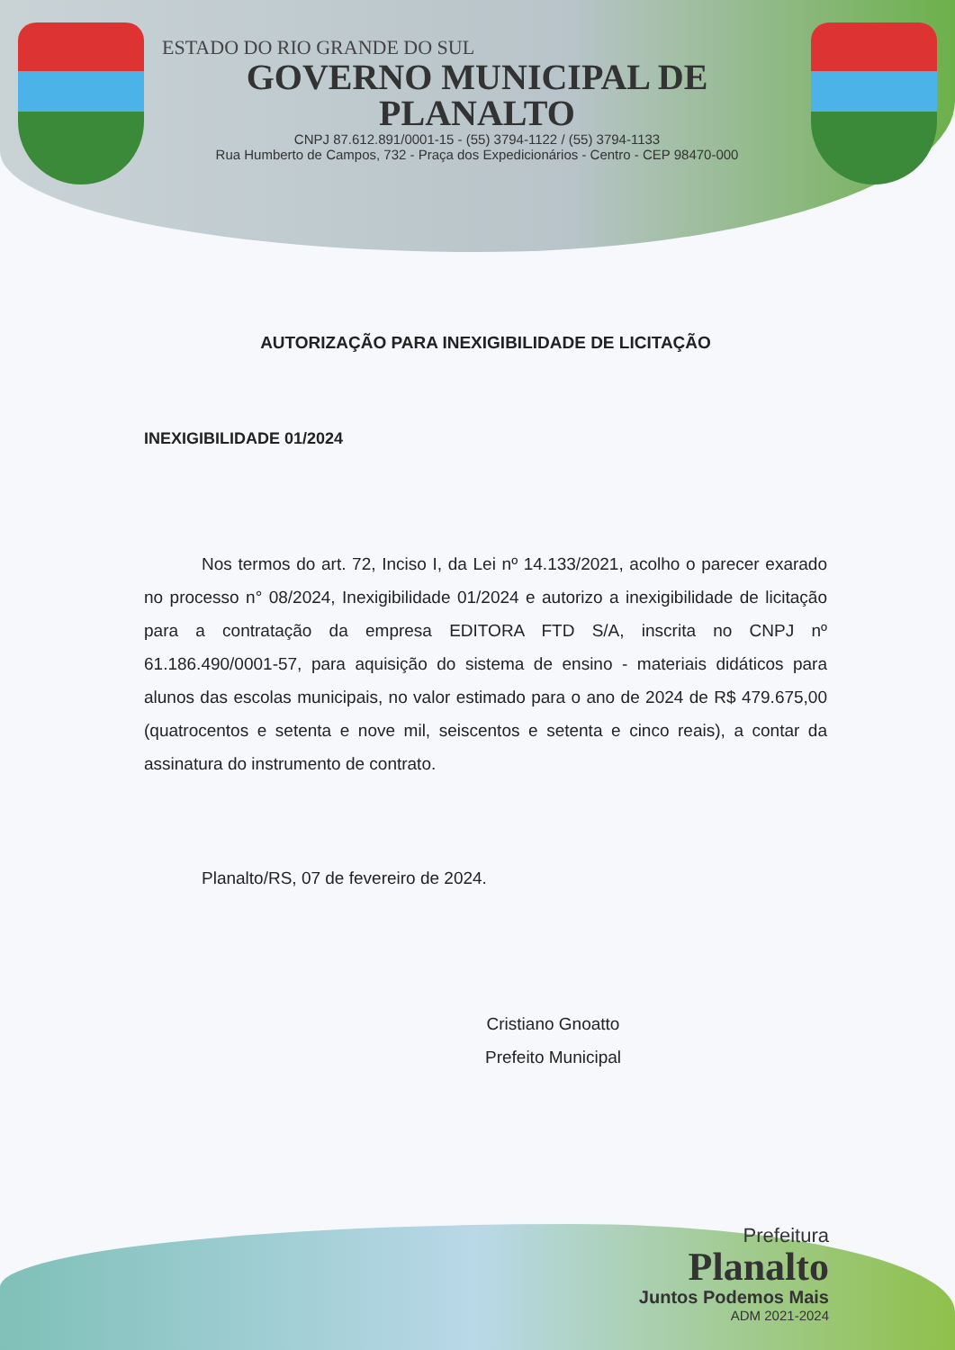ESTADO DO RIO GRANDE DO SUL
GOVERNO MUNICIPAL DE PLANALTO
CNPJ 87.612.891/0001-15 - (55) 3794-1122 / (55) 3794-1133
Rua Humberto de Campos, 732 - Praça dos Expedicionários - Centro - CEP 98470-000
AUTORIZAÇÃO PARA INEXIGIBILIDADE DE LICITAÇÃO
INEXIGIBILIDADE 01/2024
Nos termos do art. 72, Inciso I, da Lei nº 14.133/2021, acolho o parecer exarado no processo n° 08/2024, Inexigibilidade 01/2024 e autorizo a inexigibilidade de licitação para a contratação da empresa EDITORA FTD S/A, inscrita no CNPJ nº 61.186.490/0001-57, para aquisição do sistema de ensino - materiais didáticos para alunos das escolas municipais, no valor estimado para o ano de 2024 de R$ 479.675,00 (quatrocentos e setenta e nove mil, seiscentos e setenta e cinco reais), a contar da assinatura do instrumento de contrato.
Planalto/RS, 07 de fevereiro de 2024.
Cristiano Gnoatto
Prefeito Municipal
Prefeitura
Planalto
Juntos Podemos Mais
ADM 2021-2024